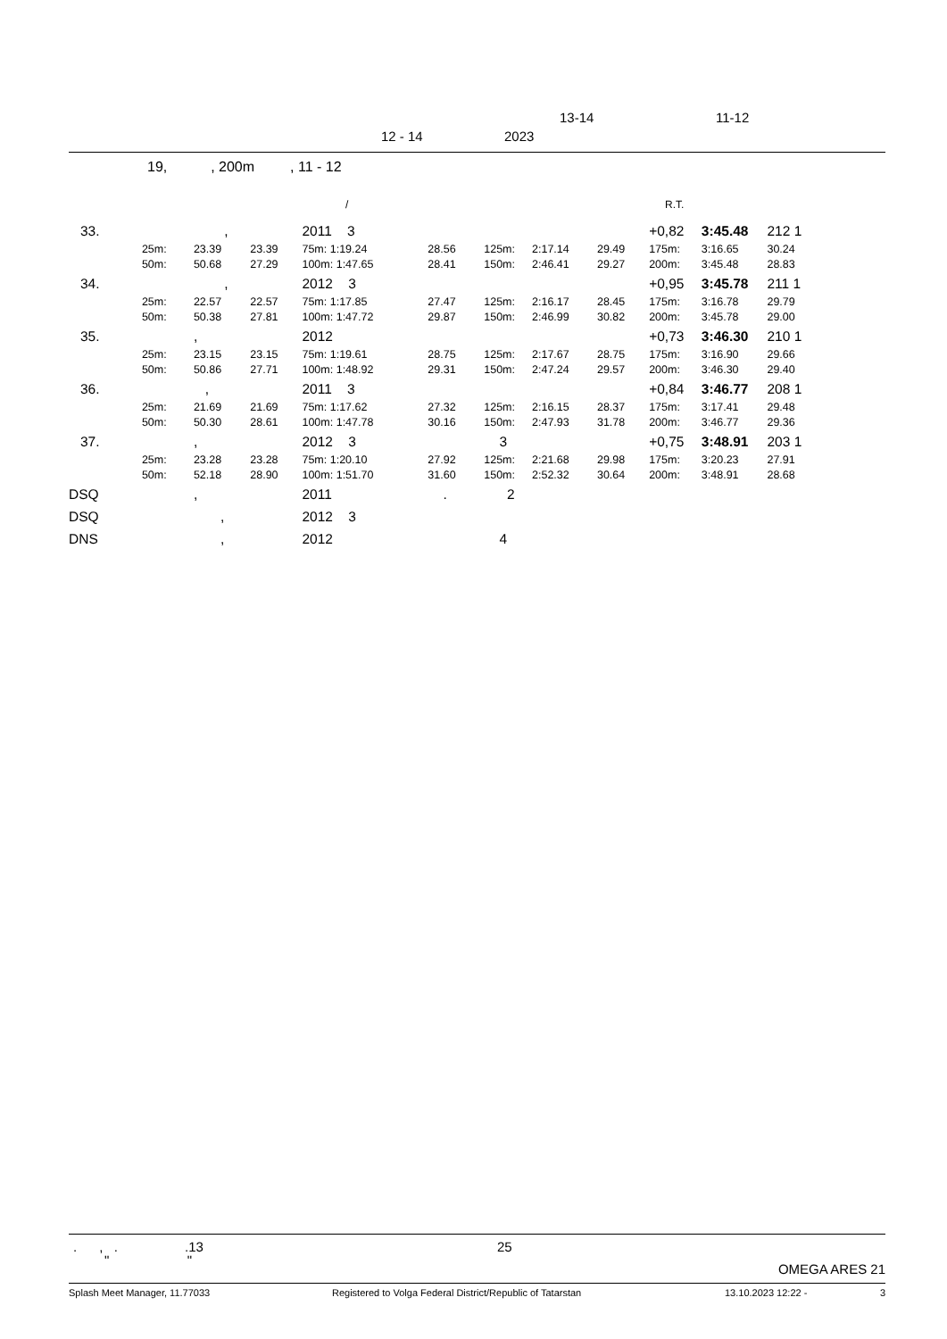13-14 11-12
12 - 14 2023
19, , 200m , 11 - 12
/ R.T.
| 33. | | , | | 2011 3 | | | | | | +0,82 | 3:45.48 | 212 1 |
| | 25m: | 23.39 | 23.39 | 75m: 1:19.24 | | 28.56 | 125m: | 2:17.14 | 29.49 | 175m: | 3:16.65 | 30.24 |
| | 50m: | 50.68 | 27.29 | 100m: 1:47.65 | | 28.41 | 150m: | 2:46.41 | 29.27 | 200m: | 3:45.48 | 28.83 |
| 34. | | , | | 2012 3 | | | | | | +0,95 | 3:45.78 | 211 1 |
| | 25m: | 22.57 | 22.57 | 75m: 1:17.85 | | 27.47 | 125m: | 2:16.17 | 28.45 | 175m: | 3:16.78 | 29.79 |
| | 50m: | 50.38 | 27.81 | 100m: 1:47.72 | | 29.87 | 150m: | 2:46.99 | 30.82 | 200m: | 3:45.78 | 29.00 |
| 35. | | , | | 2012 | | | | | | +0,73 | 3:46.30 | 210 1 |
| | 25m: | 23.15 | 23.15 | 75m: 1:19.61 | | 28.75 | 125m: | 2:17.67 | 28.75 | 175m: | 3:16.90 | 29.66 |
| | 50m: | 50.86 | 27.71 | 100m: 1:48.92 | | 29.31 | 150m: | 2:47.24 | 29.57 | 200m: | 3:46.30 | 29.40 |
| 36. | | , | | 2011 3 | | | | | | +0,84 | 3:46.77 | 208 1 |
| | 25m: | 21.69 | 21.69 | 75m: 1:17.62 | | 27.32 | 125m: | 2:16.15 | 28.37 | 175m: | 3:17.41 | 29.48 |
| | 50m: | 50.30 | 28.61 | 100m: 1:47.78 | | 30.16 | 150m: | 2:47.93 | 31.78 | 200m: | 3:46.77 | 29.36 |
| 37. | | , | | 2012 3 | | | 3 | | | +0,75 | 3:48.91 | 203 1 |
| | 25m: | 23.28 | 23.28 | 75m: 1:20.10 | | 27.92 | 125m: | 2:21.68 | 29.98 | 175m: | 3:20.23 | 27.91 |
| | 50m: | 52.18 | 28.90 | 100m: 1:51.70 | | 31.60 | 150m: | 2:52.32 | 30.64 | 200m: | 3:48.91 | 28.68 |
| DSQ | | , | | 2011 | | . | 2 | | | | | |
| DSQ | | , | | 2012 3 | | | | | | | | |
| DNS | | , | | 2012 | | | 4 | | | | | |
. , . .13 25
" "
OMEGA ARES 21
Splash Meet Manager, 11.77033 Registered to Volga Federal District/Republic of Tatarstan 13.10.2023 12:22 - 3